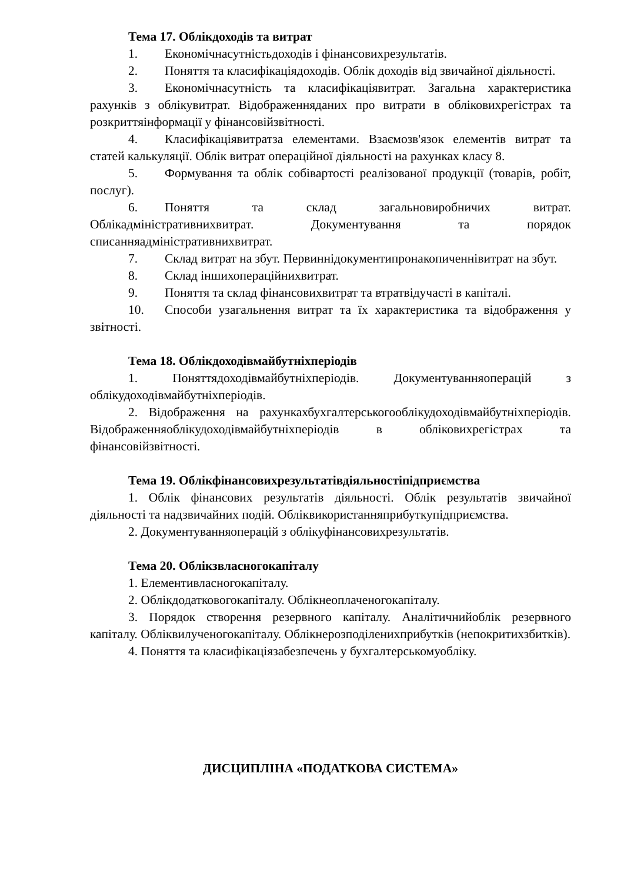Тема 17. Облікдоходів та витрат
1. Економічнасутністьдоходів і фінансовихрезультатів.
2. Поняття та класифікаціядоходів. Облік доходів від звичайної діяльності.
3. Економічнасутність та класифікаціявитрат. Загальна характеристика рахунків з облікувитрат. Відображенняданих про витрати в обліковихрегістрах та розкриттяінформації у фінансовійзвітності.
4. Класифікаціявитратза елементами. Взаємозв'язок елементів витрат та статей калькуляції. Облік витрат операційної діяльності на рахунках класу 8.
5. Формування та облік собівартості реалізованої продукції (товарів, робіт, послуг).
6. Поняття та склад загальновиробничих витрат. Облікадміністративнихвитрат. Документування та порядок списанняадміністративнихвитрат.
7. Склад витрат на збут. Первиннідокументипронакопиченнівитрат на збут.
8. Склад іншихопераційнихвитрат.
9. Поняття та склад фінансовихвитрат та втратвідучасті в капіталі.
10. Способи узагальнення витрат та їх характеристика та відображення у звітності.
Тема 18. Облікдоходівмайбутніхперіодів
1. Поняттядоходівмайбутніхперіодів. Документуванняоперацій з облікудоходівмайбутніхперіодів.
2. Відображення на рахункахбухгалтерськогооблікудоходівмайбутніхперіодів. Відображенняоблікудоходівмайбутніхперіодів в обліковихрегістрах та фінансовійзвітності.
Тема 19. Облікфінансовихрезультатівдіяльностіпідприємства
1. Облік фінансових результатів діяльності. Облік результатів звичайної діяльності та надзвичайних подій. Обліквикористанняприбуткупідприємства.
2. Документуванняоперацій з облікуфінансовихрезультатів.
Тема 20. Облікзвласногокапіталу
1. Елементивласногокапіталу.
2. Облікдодатковогокапіталу. Облікнеоплаченогокапіталу.
3. Порядок створення резервного капіталу. Аналітичнийоблік резервного капіталу. Обліквилученогокапіталу. Облікнерозподіленихприбутків (непокритихзбитків).
4. Поняття та класифікаціязабезпечень у бухгалтерськомуобліку.
ДИСЦИПЛІНА «ПОДАТКОВА СИСТЕМА»